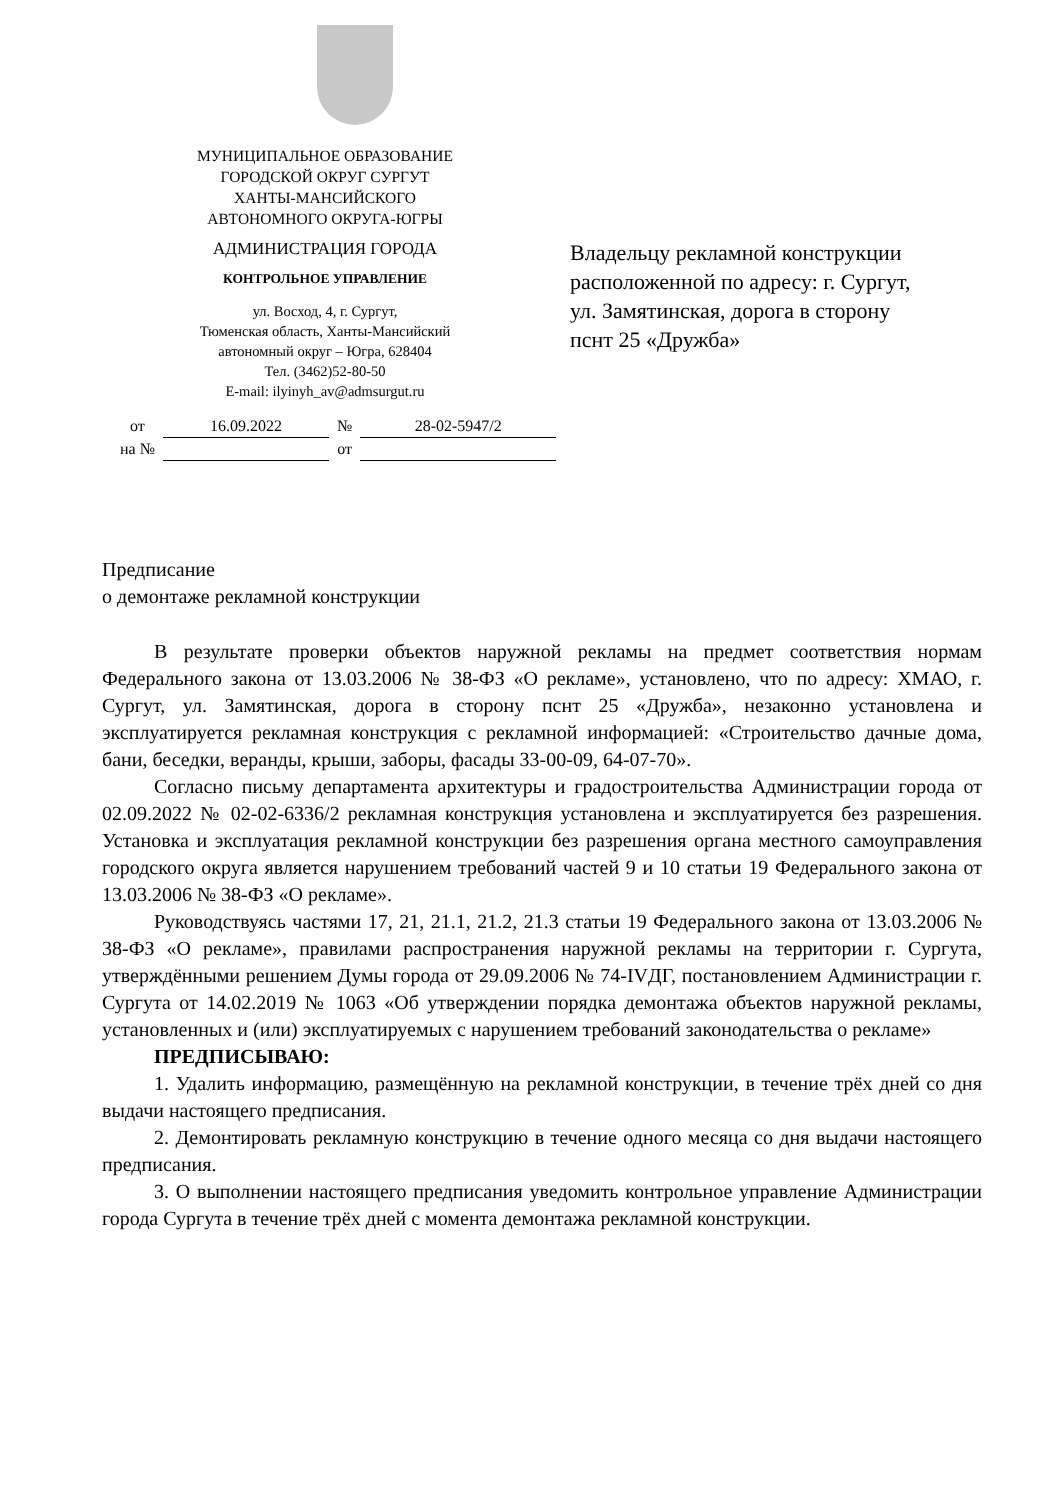МУНИЦИПАЛЬНОЕ ОБРАЗОВАНИЕ
ГОРОДСКОЙ ОКРУГ СУРГУТ
ХАНТЫ-МАНСИЙСКОГО
АВТОНОМНОГО ОКРУГА-ЮГРЫ
АДМИНИСТРАЦИЯ ГОРОДА
КОНТРОЛЬНОЕ УПРАВЛЕНИЕ
ул. Восход, 4, г. Сургут,
Тюменская область, Ханты-Мансийский
автономный округ – Югра, 628404
Тел. (3462)52-80-50
E-mail: ilyinyh_av@admsurgut.ru
| от | 16.09.2022 | № | 28-02-5947/2 |
| на № | | от | |
Владельцу рекламной конструкции
расположенной по адресу: г. Сургут,
ул. Замятинская, дорога в сторону
пснт 25 «Дружба»
Предписание
о демонтаже рекламной конструкции
В результате проверки объектов наружной рекламы на предмет соответствия нормам Федерального закона от 13.03.2006 № 38-ФЗ «О рекламе», установлено, что по адресу: ХМАО, г. Сургут, ул. Замятинская, дорога в сторону пснт 25 «Дружба», незаконно установлена и эксплуатируется рекламная конструкция с рекламной информацией: «Строительство дачные дома, бани, беседки, веранды, крыши, заборы, фасады 33-00-09, 64-07-70».
Согласно письму департамента архитектуры и градостроительства Администрации города от 02.09.2022 № 02-02-6336/2 рекламная конструкция установлена и эксплуатируется без разрешения. Установка и эксплуатация рекламной конструкции без разрешения органа местного самоуправления городского округа является нарушением требований частей 9 и 10 статьи 19 Федерального закона от 13.03.2006 № 38-ФЗ «О рекламе».
Руководствуясь частями 17, 21, 21.1, 21.2, 21.3 статьи 19 Федерального закона от 13.03.2006 № 38-ФЗ «О рекламе», правилами распространения наружной рекламы на территории г. Сургута, утверждёнными решением Думы города от 29.09.2006 № 74-IVДГ, постановлением Администрации г. Сургута от 14.02.2019 № 1063 «Об утверждении порядка демонтажа объектов наружной рекламы, установленных и (или) эксплуатируемых с нарушением требований законодательства о рекламе»
ПРЕДПИСЫВАЮ:
1. Удалить информацию, размещённую на рекламной конструкции, в течение трёх дней со дня выдачи настоящего предписания.
2. Демонтировать рекламную конструкцию в течение одного месяца со дня выдачи настоящего предписания.
3. О выполнении настоящего предписания уведомить контрольное управление Администрации города Сургута в течение трёх дней с момента демонтажа рекламной конструкции.